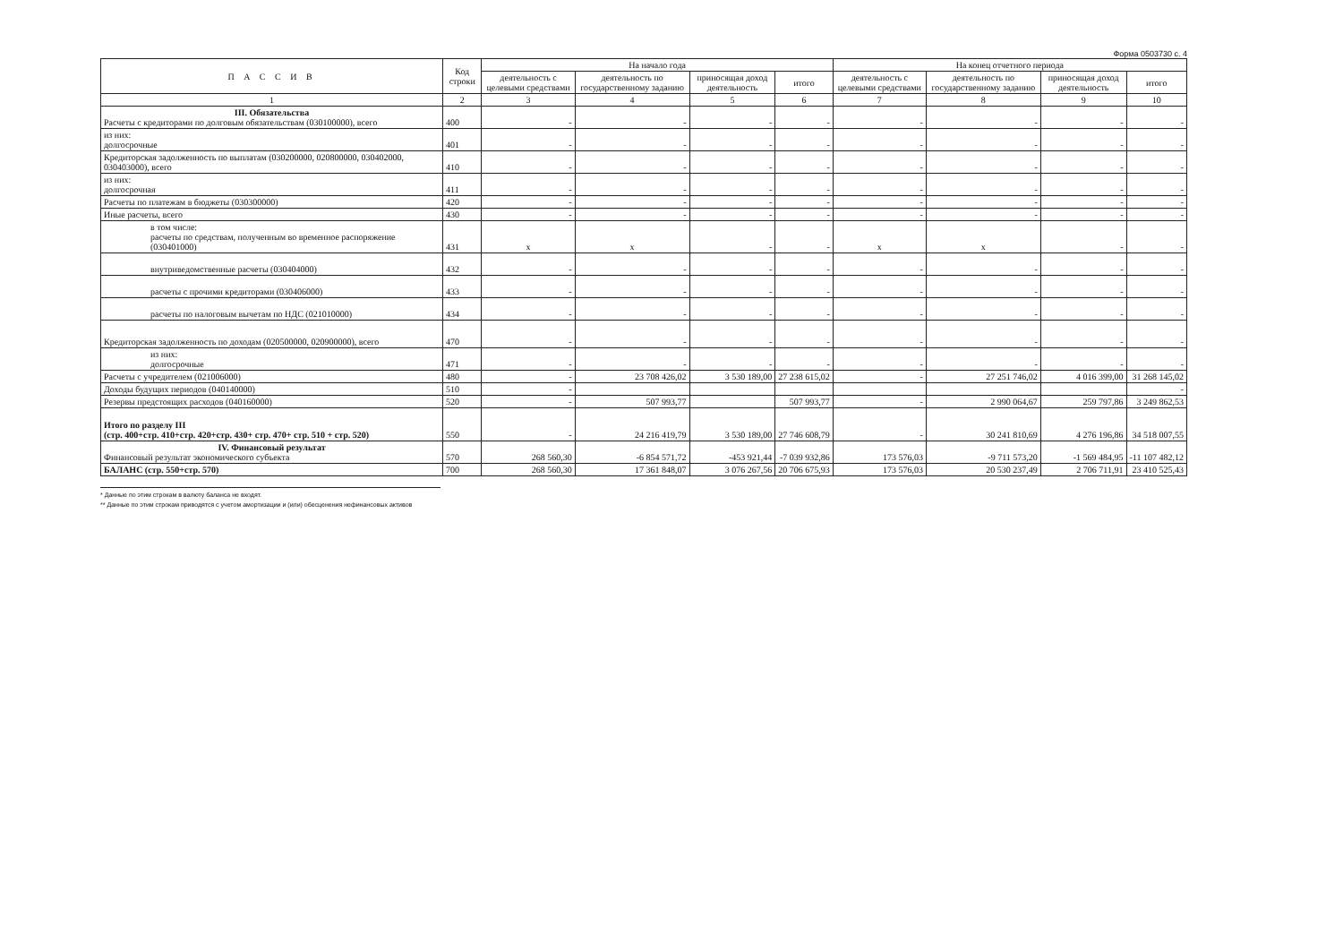Форма 0503730 с. 4
| П А С С И В | Код строки | На начало года | | | | На конец отчетного периода | | | |
| --- | --- | --- | --- | --- | --- | --- | --- | --- | --- |
| | | деятельность с целевыми средствами | деятельность по государственному заданию | приносящая доход деятельность | итого | деятельность с целевыми средствами | деятельность по государственному заданию | приносящая доход деятельность | итого |
| 1 | 2 | 3 | 4 | 5 | 6 | 7 | 8 | 9 | 10 |
| III. Обязательства Расчеты с кредиторами по долговым обязательствам (030100000), всего | 400 | - | - | - | - | - | - | - | - |
| из них: долгосрочные | 401 | - | - | - | - | - | - | - | - |
| Кредиторская задолженность по выплатам (030200000, 020800000, 030402000, 030403000), всего | 410 | - | - | - | - | - | - | - | - |
| из них: долгосрочная | 411 | - | - | - | - | - | - | - | - |
| Расчеты по платежам в бюджеты (030300000) | 420 | - | - | - | - | - | - | - | - |
| Иные расчеты, всего | 430 | - | - | - | - | - | - | - | - |
| в том числе: расчеты по средствам, полученным во временное распоряжение (030401000) | 431 | x | x | - | - | x | x | - | - |
| внутриведомственные расчеты (030404000) | 432 | - | - | - | - | - | - | - | - |
| расчеты с прочими кредиторами (030406000) | 433 | - | - | - | - | - | - | - | - |
| расчеты по налоговым вычетам по НДС (021010000) | 434 | - | - | - | - | - | - | - | - |
| Кредиторская задолженность по доходам (020500000, 020900000), всего | 470 | - | - | - | - | - | - | - | - |
| из них: долгосрочные | 471 | - | - | - | - | - | - | - | - |
| Расчеты с учредителем (021006000) | 480 | - | 23 708 426,02 | 3 530 189,00 | 27 238 615,02 | - | 27 251 746,02 | 4 016 399,00 | 31 268 145,02 |
| Доходы будущих периодов (040140000) | 510 | - | | | | | | | - |
| Резервы предстоящих расходов (040160000) | 520 | - | 507 993,77 | | 507 993,77 | - | 2 990 064,67 | 259 797,86 | 3 249 862,53 |
| Итого по разделу III (стр. 400+стр. 410+стр. 420+стр. 430+ стр. 470+ стр. 510 + стр. 520) | 550 | - | 24 216 419,79 | 3 530 189,00 | 27 746 608,79 | - | 30 241 810,69 | 4 276 196,86 | 34 518 007,55 |
| IV. Финансовый результат Финансовый результат экономического субъекта | 570 | 268 560,30 | -6 854 571,72 | -453 921,44 | -7 039 932,86 | 173 576,03 | -9 711 573,20 | -1 569 484,95 | -11 107 482,12 |
| БАЛАНС (стр. 550+стр. 570) | 700 | 268 560,30 | 17 361 848,07 | 3 076 267,56 | 20 706 675,93 | 173 576,03 | 20 530 237,49 | 2 706 711,91 | 23 410 525,43 |
* Данные по этим строкам в валюту баланса не входят.
** Данные по этим строкам приводятся с учетом амортизации и (или) обесценения нефинансовых активов